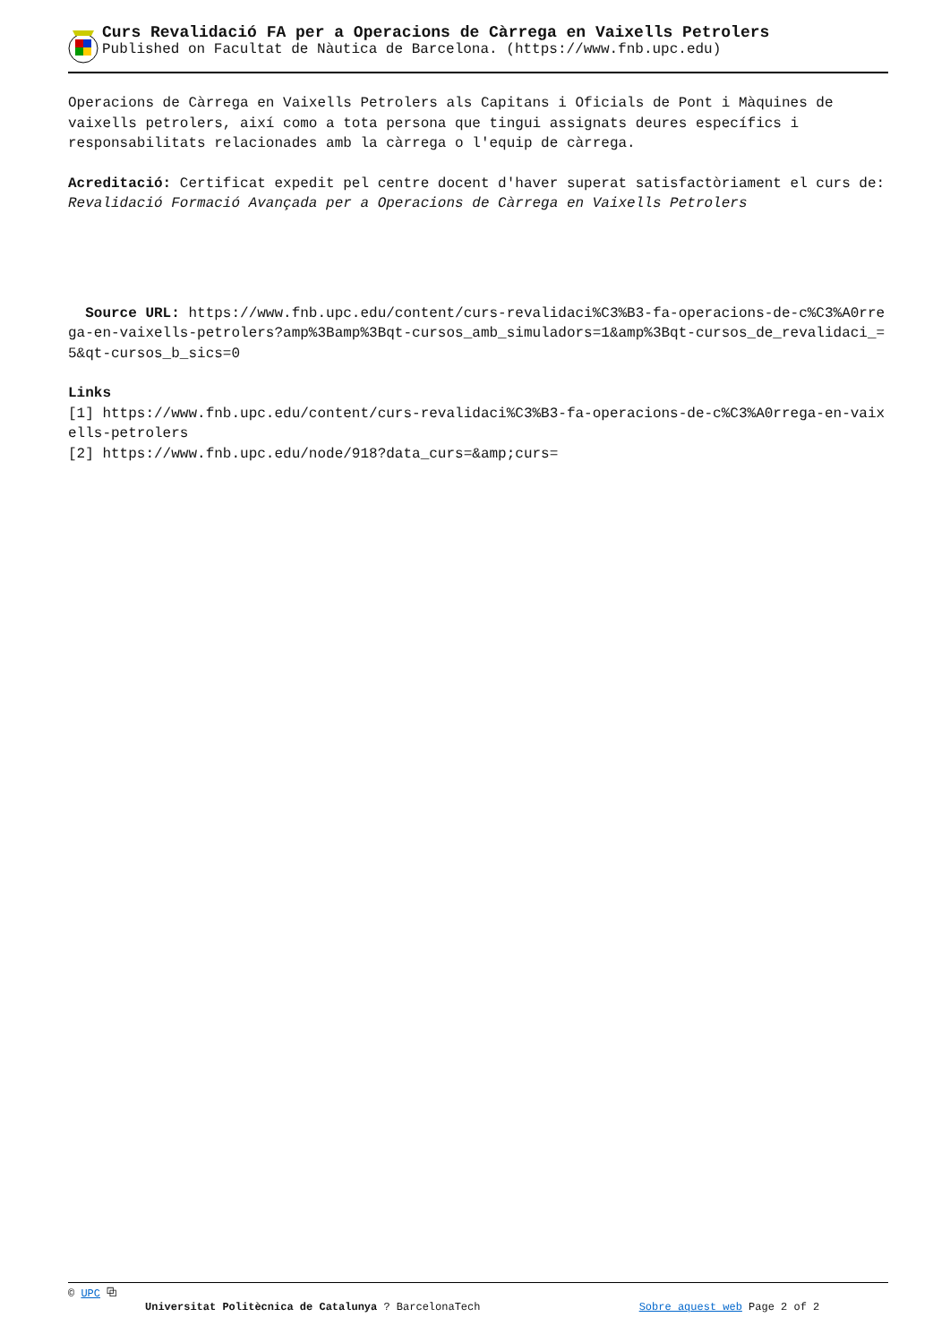Curs Revalidació FA per a Operacions de Càrrega en Vaixells Petrolers
Published on Facultat de Nàutica de Barcelona. (https://www.fnb.upc.edu)
Operacions de Càrrega en Vaixells Petrolers als Capitans i Oficials de Pont i Màquines de vaixells petrolers, així como a tota persona que tingui assignats deures específics i responsabilitats relacionades amb la càrrega o l'equip de càrrega.
Acreditació: Certificat expedit pel centre docent d'haver superat satisfactòriament el curs de: Revalidació Formació Avançada per a Operacions de Càrrega en Vaixells Petrolers
Source URL: https://www.fnb.upc.edu/content/curs-revalidaci%C3%B3-fa-operacions-de-c%C3%A0rrega-en-vaixells-petrolers?amp%3Bamp%3Bqt-cursos_amb_simuladors=1&amp%3Bqt-cursos_de_revalidaci_=5&qt-cursos_b_sics=0
Links
[1] https://www.fnb.upc.edu/content/curs-revalidaci%C3%B3-fa-operacions-de-c%C3%A0rrega-en-vaixells-petrolers
[2] https://www.fnb.upc.edu/node/918?data_curs=&amp;curs=
© UPC ⧉
Universitat Politècnica de Catalunya ? BarcelonaTech Sobre aquest web Page 2 of 2